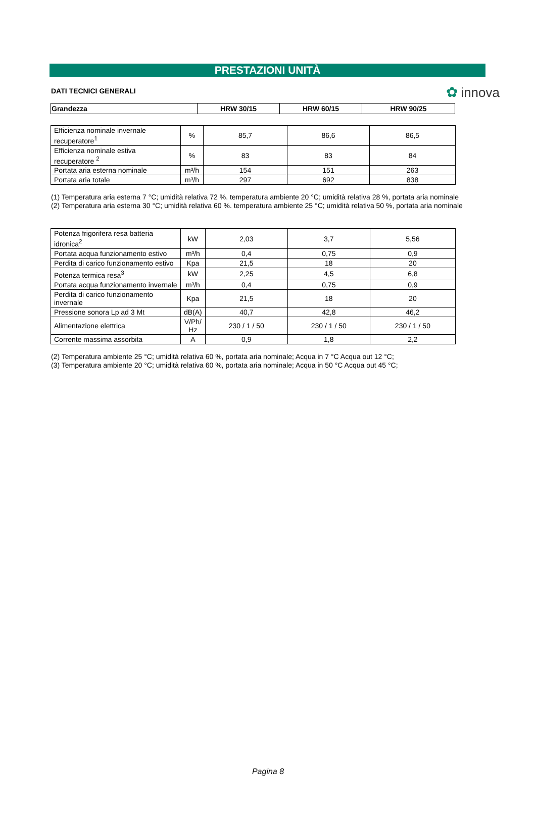✿ innova
PRESTAZIONI UNITÀ
DATI TECNICI GENERALI
| Grandezza | HRW 30/15 | HRW 60/15 | HRW 90/25 |
| --- | --- | --- | --- |
| Efficienza nominale invernale recuperatore<sup>1</sup> | % | 85,7 | 86,6 | 86,5 |
| Efficienza nominale estiva recuperatore <sup>2</sup> | % | 83 | 83 | 84 |
| Portata aria esterna nominale | m³/h | 154 | 151 | 263 |
| Portata aria totale | m³/h | 297 | 692 | 838 |
(1) Temperatura aria esterna 7 °C; umidità relativa 72 %. temperatura ambiente 20 °C; umidità relativa 28 %, portata aria nominale
(2) Temperatura aria esterna 30 °C; umidità relativa 60 %. temperatura ambiente 25 °C; umidità relativa 50 %, portata aria nominale
| Potenza frigorifera resa batteria idronica<sup>2</sup> | kW | 2,03 | 3,7 | 5,56 |
| Portata acqua funzionamento estivo | m³/h | 0,4 | 0,75 | 0,9 |
| Perdita di carico funzionamento estivo | Kpa | 21,5 | 18 | 20 |
| Potenza termica resa<sup>3</sup> | kW | 2,25 | 4,5 | 6,8 |
| Portata acqua funzionamento invernale | m³/h | 0,4 | 0,75 | 0,9 |
| Perdita di carico funzionamento invernale | Kpa | 21,5 | 18 | 20 |
| Pressione sonora Lp ad 3 Mt | dB(A) | 40,7 | 42,8 | 46,2 |
| Alimentazione elettrica | V/Ph/ Hz | 230 / 1 / 50 | 230 / 1 / 50 | 230 / 1 / 50 |
| Corrente massima assorbita | A | 0,9 | 1,8 | 2,2 |
(2) Temperatura ambiente 25 °C; umidità relativa 60 %, portata aria nominale; Acqua in 7 °C Acqua out 12 °C;
(3) Temperatura ambiente 20 °C; umidità relativa 60 %, portata aria nominale; Acqua in 50 °C Acqua out 45 °C;
Pagina 8